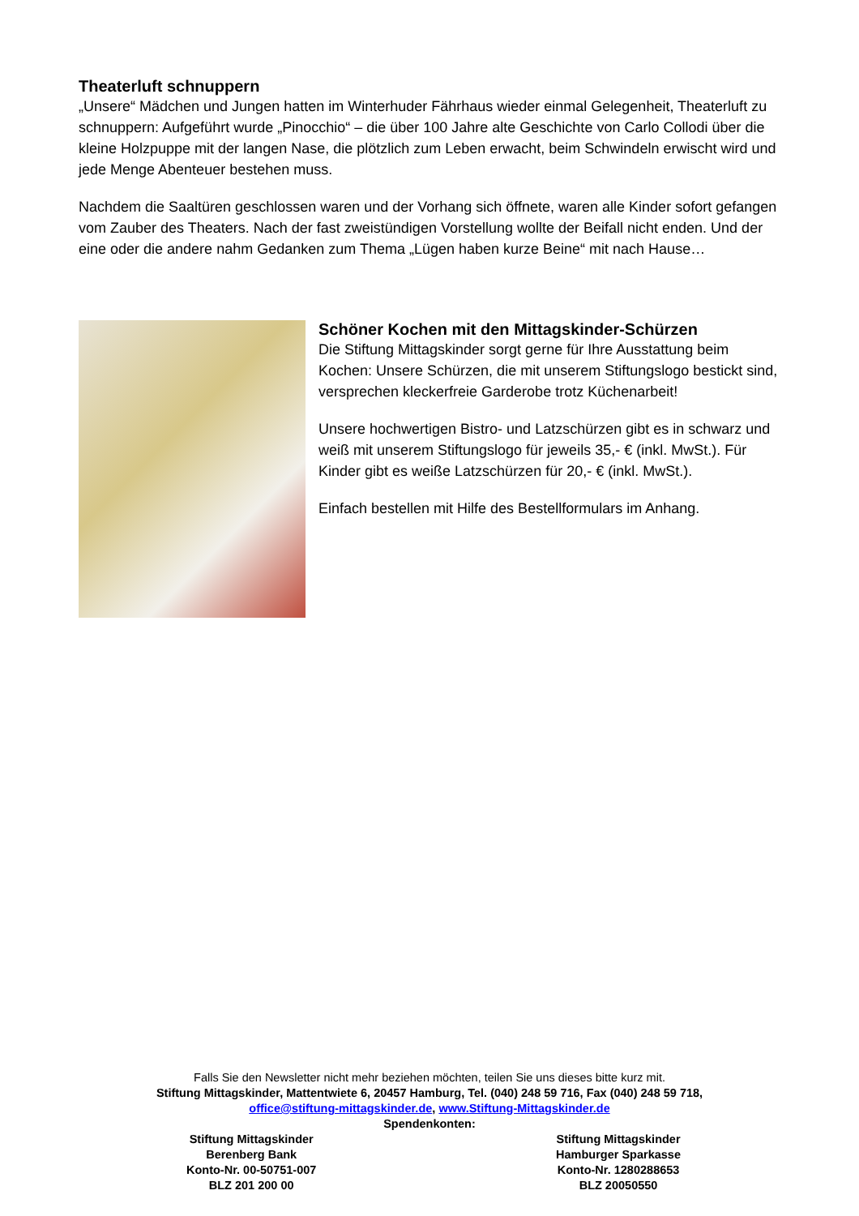Theaterluft schnuppern
„Unsere“ Mädchen und Jungen hatten im Winterhuder Fährhaus wieder einmal Gelegenheit, Theaterluft zu schnuppern: Aufgeführt wurde „Pinocchio“ – die über 100 Jahre alte Geschichte von Carlo Collodi über die kleine Holzpuppe mit der langen Nase, die plötzlich zum Leben erwacht, beim Schwindeln erwischt wird und jede Menge Abenteuer bestehen muss.
Nachdem die Saaltüren geschlossen waren und der Vorhang sich öffnete, waren alle Kinder sofort gefangen vom Zauber des Theaters. Nach der fast zweistündigen Vorstellung wollte der Beifall nicht enden. Und der eine oder die andere nahm Gedanken zum Thema „Lügen haben kurze Beine“ mit nach Hause…
Schöner Kochen mit den Mittagskinder-Schürzen
Die Stiftung Mittagskinder sorgt gerne für Ihre Ausstattung beim Kochen: Unsere Schürzen, die mit unserem Stiftungslogo bestickt sind, versprechen kleckerfreie Garderobe trotz Küchenarbeit!
Unsere hochwertigen Bistro- und Latzschürzen gibt es in schwarz und weiß mit unserem Stiftungslogo für jeweils 35,- € (inkl. MwSt.). Für Kinder gibt es weiße Latzschürzen für 20,- € (inkl. MwSt.).
Einfach bestellen mit Hilfe des Bestellformulars im Anhang.
Falls Sie den Newsletter nicht mehr beziehen möchten, teilen Sie uns dieses bitte kurz mit.
Stiftung Mittagskinder, Mattentwiete 6, 20457 Hamburg, Tel. (040) 248 59 716, Fax (040) 248 59 718,
office@stiftung-mittagskinder.de, www.Stiftung-Mittagskinder.de
Spendenkonten:
Stiftung Mittagskinder
Berenberg Bank
Konto-Nr. 00-50751-007
BLZ 201 200 00
Stiftung Mittagskinder
Hamburger Sparkasse
Konto-Nr. 1280288653
BLZ 20050550